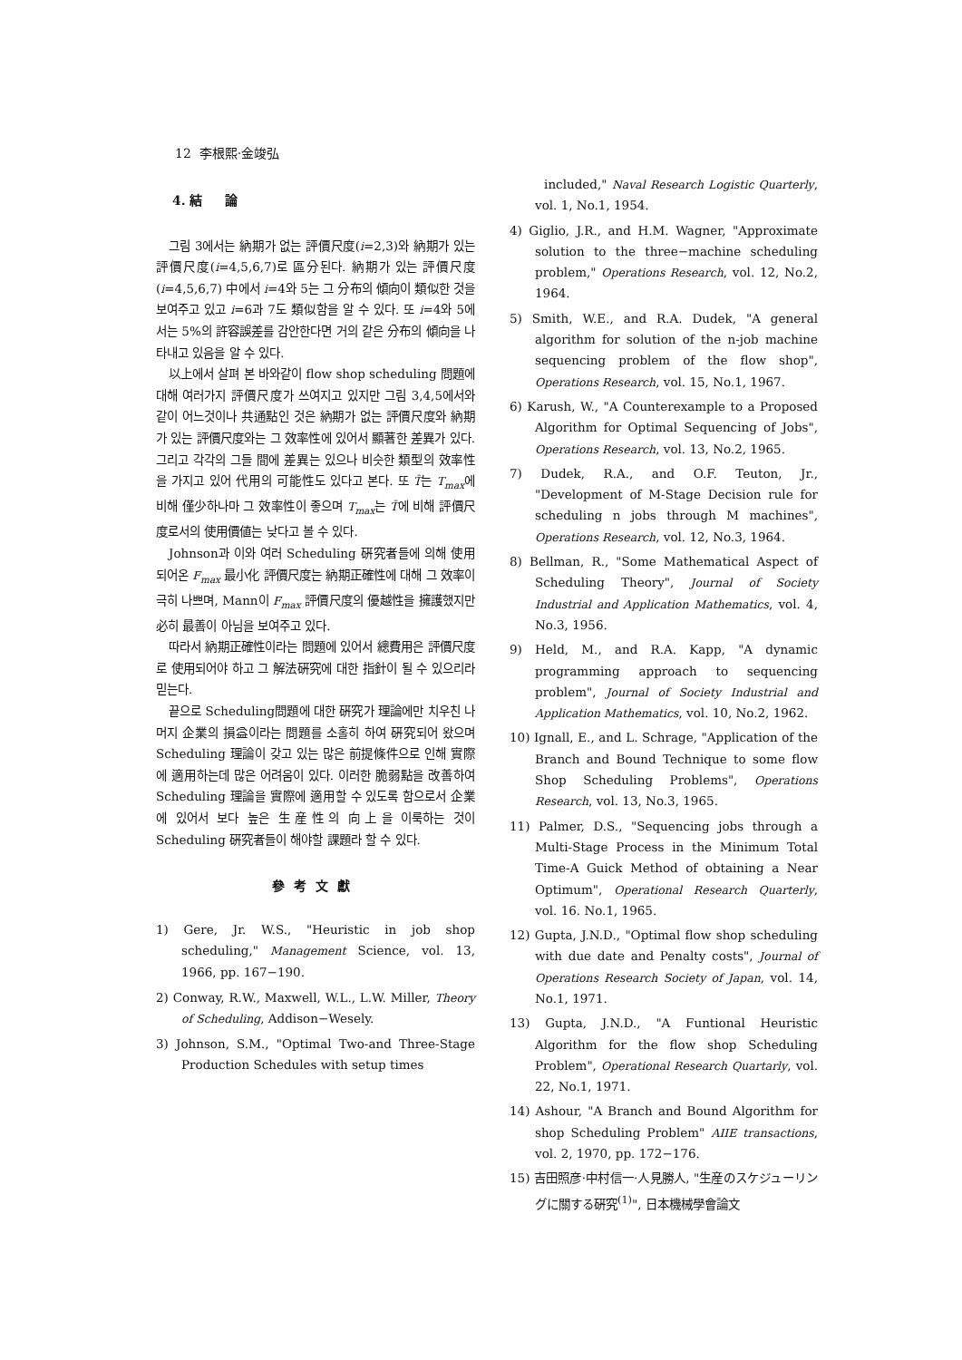12 李根熙·金竣弘
4. 結 論
그림 3에서는 納期가 없는 評價尺度(i=2,3)와 納期가 있는 評價尺度(i=4,5,6,7)로 區分된다. 納期가 있는 評價尺度(i=4,5,6,7) 中에서 i=4와 5는 그 分布의 傾向이 類似한 것을 보여주고 있고 i=6과 7도 類似함을 알 수 있다. 또 i=4와 5에서는 5%의 許容誤差를 감안한다면 거의 같은 分布의 傾向을 나타내고 있음을 알 수 있다.
以上에서 살펴 본 바와같이 flow shop scheduling 問題에 대해 여러가지 評價尺度가 쓰여지고 있지만 그림 3,4,5에서와 같이 어느것이나 共通點인 것은 納期가 없는 評價尺度와 納期가 있는 評價尺度와는 그 效率性에 있어서 顯著한 差異가 있다. 그리고 각각의 그들 間에 差異는 있으나 비슷한 類型의 效率性을 가지고 있어 代用의 可能性도 있다고 본다. 또 T̄는 T<sub>max</sub>에 비해 僅少하나마 그 效率性이 좋으며 T<sub>max</sub>는 T̄에 비해 評價尺度로서의 使用價値는 낮다고 볼 수 있다.
Johnson과 이와 여러 Scheduling 硏究者들에 의해 使用되어온 F<sub>max</sub> 最小化 評價尺度는 納期正確性에 대해 그 效率이 극히 나쁘며, Mann이 F<sub>max</sub> 評價尺度의 優越性을 擁護했지만 必히 最善이 아님을 보여주고 있다.
따라서 納期正確性이라는 問題에 있어서 總費用은 評價尺度로 使用되어야 하고 그 解法硏究에 대한 指針이 될 수 있으리라 믿는다.
끝으로 Scheduling問題에 대한 硏究가 理論에만 치우친 나머지 企業의 損益이라는 問題를 소홀히 하여 硏究되어 왔으며 Scheduling 理論이 갖고 있는 많은 前提條件으로 인해 實際에 適用하는데 많은 어려움이 있다. 이러한 脆弱點을 改善하여 Scheduling 理論을 實際에 適用할 수 있도록 함으로서 企業에 있어서 보다 높은 生産性의 向上을 이룩하는 것이 Scheduling 硏究者들이 해야할 課題라 할 수 있다.
參考文獻
1) Gere, Jr. W.S., "Heuristic in job shop scheduling," Management Science, vol. 13, 1966, pp. 167−190.
2) Conway, R.W., Maxwell, W.L., L.W. Miller, Theory of Scheduling, Addison−Wesely.
3) Johnson, S.M., "Optimal Two-and Three-Stage Production Schedules with setup times
included," Naval Research Logistic Quarterly, vol. 1, No.1, 1954.
4) Giglio, J.R., and H.M. Wagner, "Approximate solution to the three−machine scheduling problem," Operations Research, vol. 12, No.2, 1964.
5) Smith, W.E., and R.A. Dudek, "A general algorithm for solution of the n-job machine sequencing problem of the flow shop", Operations Research, vol. 15, No.1, 1967.
6) Karush, W., "A Counterexample to a Proposed Algorithm for Optimal Sequencing of Jobs", Operations Research, vol. 13, No.2, 1965.
7) Dudek, R.A., and O.F. Teuton, Jr., "Development of M-Stage Decision rule for scheduling n jobs through M machines", Operations Research, vol. 12, No.3, 1964.
8) Bellman, R., "Some Mathematical Aspect of Scheduling Theory", Journal of Society Industrial and Application Mathematics, vol. 4, No.3, 1956.
9) Held, M., and R.A. Kapp, "A dynamic programming approach to sequencing problem", Journal of Society Industrial and Application Mathematics, vol. 10, No.2, 1962.
10) Ignall, E., and L. Schrage, "Application of the Branch and Bound Technique to some flow Shop Scheduling Problems", Operations Research, vol. 13, No.3, 1965.
11) Palmer, D.S., "Sequencing jobs through a Multi-Stage Process in the Minimum Total Time-A Guick Method of obtaining a Near Optimum", Operational Research Quarterly, vol. 16. No.1, 1965.
12) Gupta, J.N.D., "Optimal flow shop scheduling with due date and Penalty costs", Journal of Operations Research Society of Japan, vol. 14, No.1, 1971.
13) Gupta, J.N.D., "A Funtional Heuristic Algorithm for the flow shop Scheduling Problem", Operational Research Quartarly, vol. 22, No.1, 1971.
14) Ashour, "A Branch and Bound Algorithm for shop Scheduling Problem" AIIE transactions, vol. 2, 1970, pp. 172−176.
15) 吉田照彦·中村信一·人見勝人, "生産のスケジューリングに關する硏究<sup>(1)</sup>", 日本機械學會論文